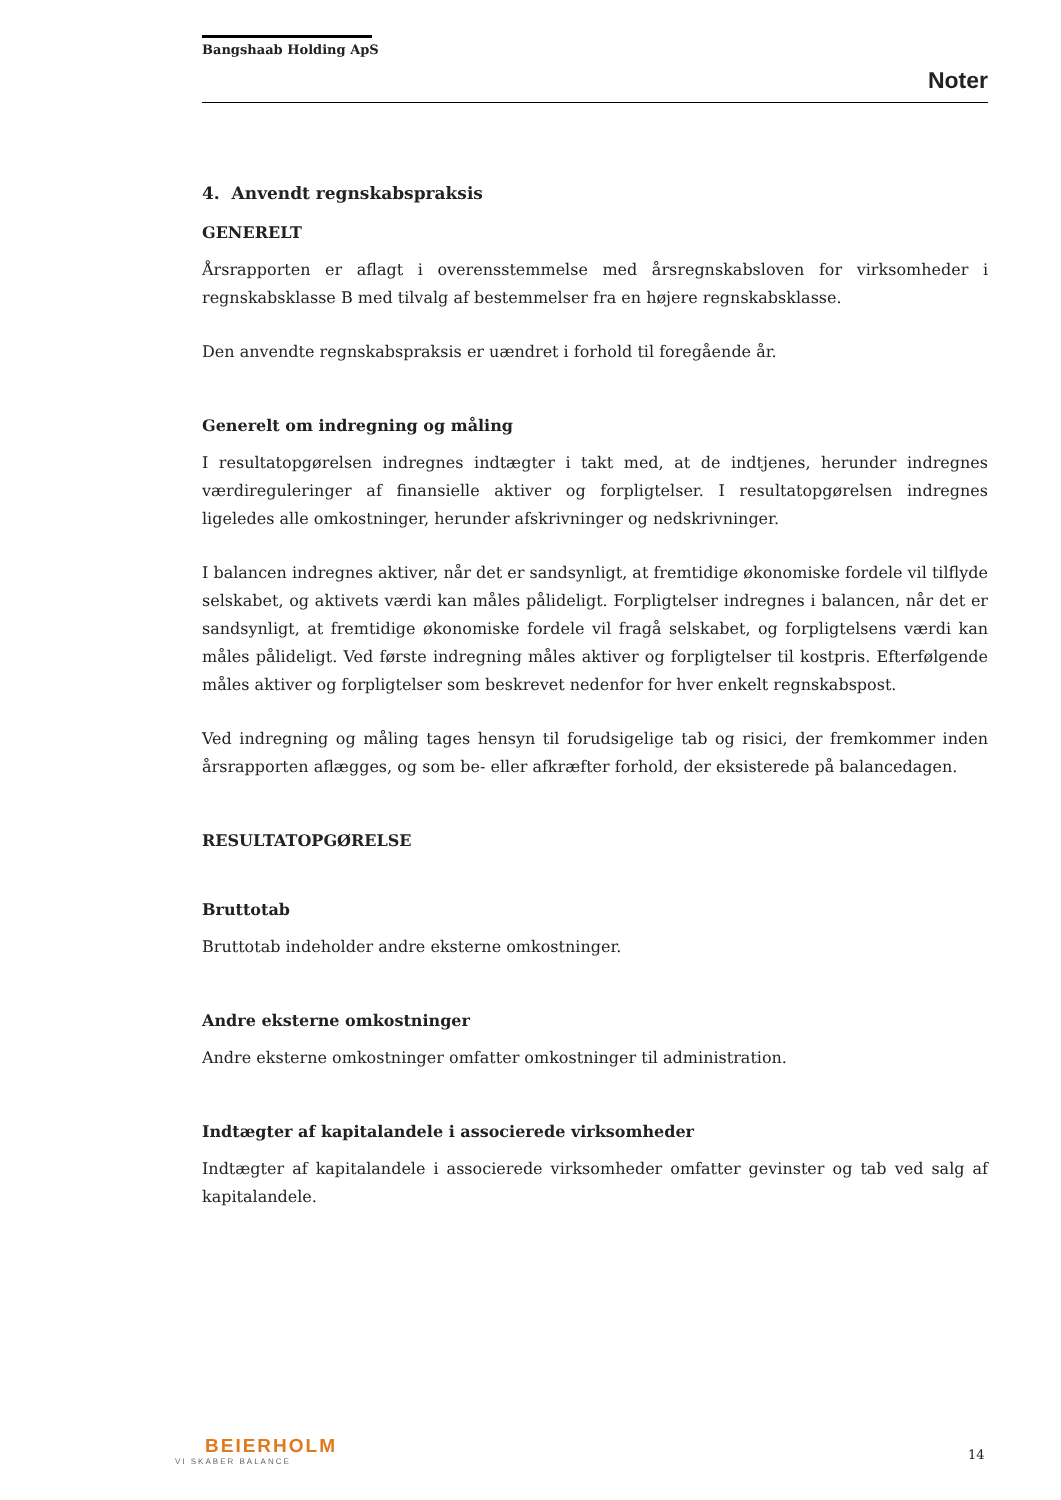Bangshaab Holding ApS
Noter
4. Anvendt regnskabspraksis
GENERELT
Årsrapporten er aflagt i overensstemmelse med årsregnskabsloven for virksomheder i regnskabsklasse B med tilvalg af bestemmelser fra en højere regnskabsklasse.
Den anvendte regnskabspraksis er uændret i forhold til foregående år.
Generelt om indregning og måling
I resultatopgørelsen indregnes indtægter i takt med, at de indtjenes, herunder indregnes værdireguleringer af finansielle aktiver og forpligtelser. I resultatopgørelsen indregnes ligeledes alle omkostninger, herunder afskrivninger og nedskrivninger.
I balancen indregnes aktiver, når det er sandsynligt, at fremtidige økonomiske fordele vil tilflyde selskabet, og aktivets værdi kan måles pålideligt. Forpligtelser indregnes i balancen, når det er sandsynligt, at fremtidige økonomiske fordele vil fragå selskabet, og forpligtelsens værdi kan måles pålideligt. Ved første indregning måles aktiver og forpligtelser til kostpris. Efterfølgende måles aktiver og forpligtelser som beskrevet nedenfor for hver enkelt regnskabspost.
Ved indregning og måling tages hensyn til forudsigelige tab og risici, der fremkommer inden årsrapporten aflægges, og som be- eller afkræfter forhold, der eksisterede på balancedagen.
RESULTATOPGØRELSE
Bruttotab
Bruttotab indeholder andre eksterne omkostninger.
Andre eksterne omkostninger
Andre eksterne omkostninger omfatter omkostninger til administration.
Indtægter af kapitalandele i associerede virksomheder
Indtægter af kapitalandele i associerede virksomheder omfatter gevinster og tab ved salg af kapitalandele.
BEIERHOLM
VI SKABER BALANCE
14